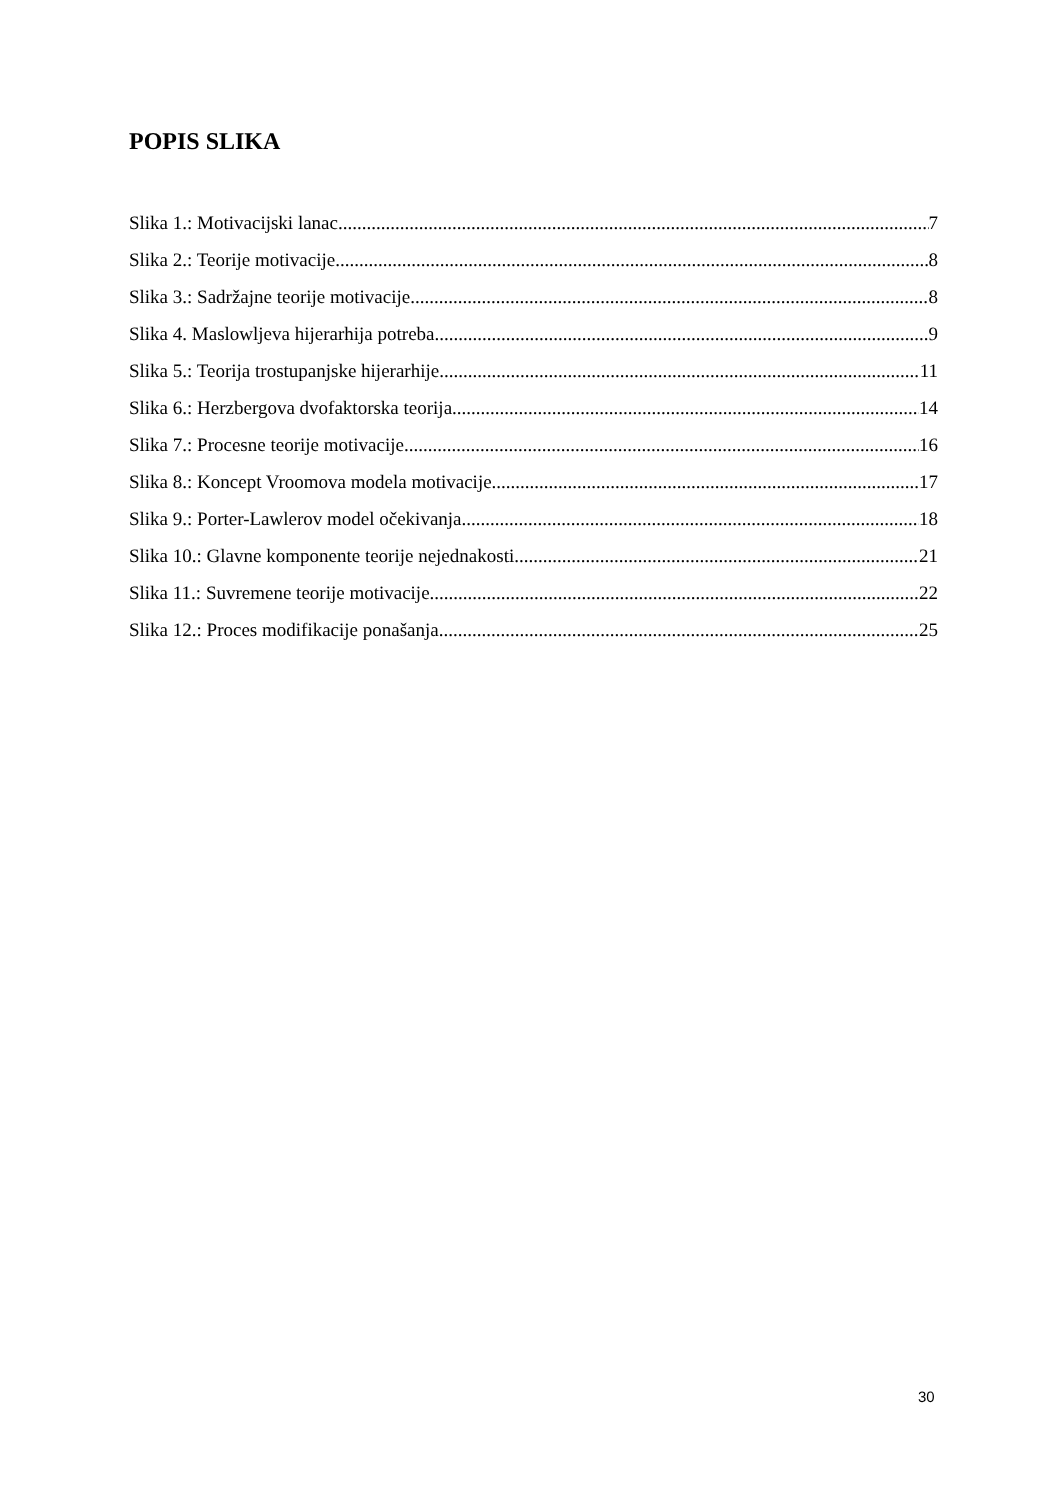POPIS SLIKA
Slika 1.: Motivacijski lanac 7
Slika 2.: Teorije motivacije 8
Slika 3.: Sadržajne teorije motivacije 8
Slika 4. Maslowljeva hijerarhija potreba 9
Slika 5.: Teorija trostupanjske hijerarhije 11
Slika 6.: Herzbergova dvofaktorska teorija 14
Slika 7.: Procesne teorije motivacije 16
Slika 8.: Koncept Vroomova modela motivacije 17
Slika 9.: Porter-Lawlerov model očekivanja 18
Slika 10.: Glavne komponente teorije nejednakosti 21
Slika 11.: Suvremene teorije motivacije 22
Slika 12.: Proces modifikacije ponašanja 25
30